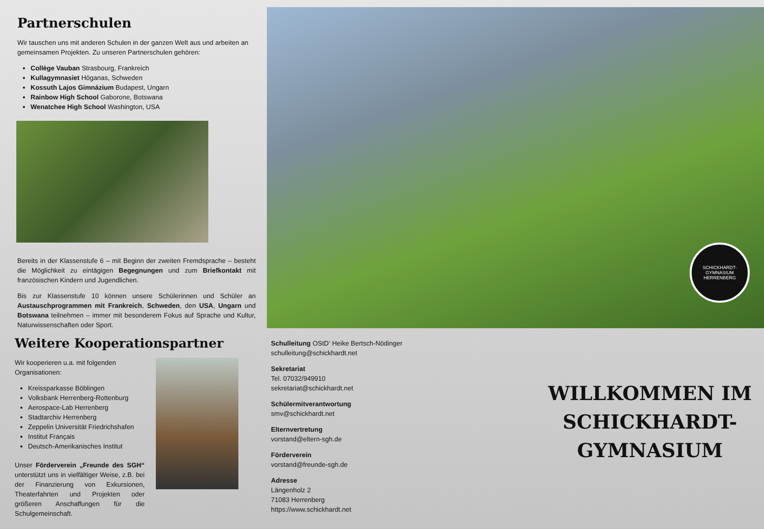Partnerschulen
Wir tauschen uns mit anderen Schulen in der ganzen Welt aus und arbeiten an gemeinsamen Projekten. Zu unseren Partnerschulen gehören:
Collège Vauban Strasbourg, Frankreich
Kullagymnasiet Höganas, Schweden
Kossuth Lajos Gimnázium Budapest, Ungarn
Rainbow High School Gaborone, Botswana
Wenatchee High School Washington, USA
Bereits in der Klassenstufe 6 – mit Beginn der zweiten Fremdsprache – besteht die Möglichkeit zu eintägigen Begegnungen und zum Briefkontakt mit französischen Kindern und Jugendlichen.
Bis zur Klassenstufe 10 können unsere Schülerinnen und Schüler an Austauschprogrammen mit Frankreich, Schweden, den USA, Ungarn und Botswana teilnehmen – immer mit besonderem Fokus auf Sprache und Kultur, Naturwissenschaften oder Sport.
Weitere Kooperationspartner
Wir kooperieren u.a. mit folgenden Organisationen:
Kreissparkasse Böblingen
Volksbank Herrenberg-Rottenburg
Aerospace-Lab Herrenberg
Stadtarchiv Herrenberg
Zeppelin Universität Friedrichshafen
Institut Français
Deutsch-Amerikanisches Institut
Unser Förderverein „Freunde des SGH“ unterstützt uns in vielfältiger Weise, z.B. bei der Finanzierung von Exkursionen, Theaterfahrten und Projekten oder größeren Anschaffungen für die Schulgemeinschaft.
SCHICKHARDT-GYMNASIUM
HERRENBERG
Schulleitung OStD‘ Heike Bertsch-Nödinger
schulleitung@schickhardt.net
Sekretariat
Tel. 07032/949910
sekretariat@schickhardt.net
Schülermitverantwortung
smv@schickhardt.net
Elternvertretung
vorstand@eltern-sgh.de
Förderverein
vorstand@freunde-sgh.de
Adresse
Längenholz 2
71083 Herrenberg
https://www.schickhardt.net
WILLKOMMEN IM
SCHICKHARDT-
GYMNASIUM